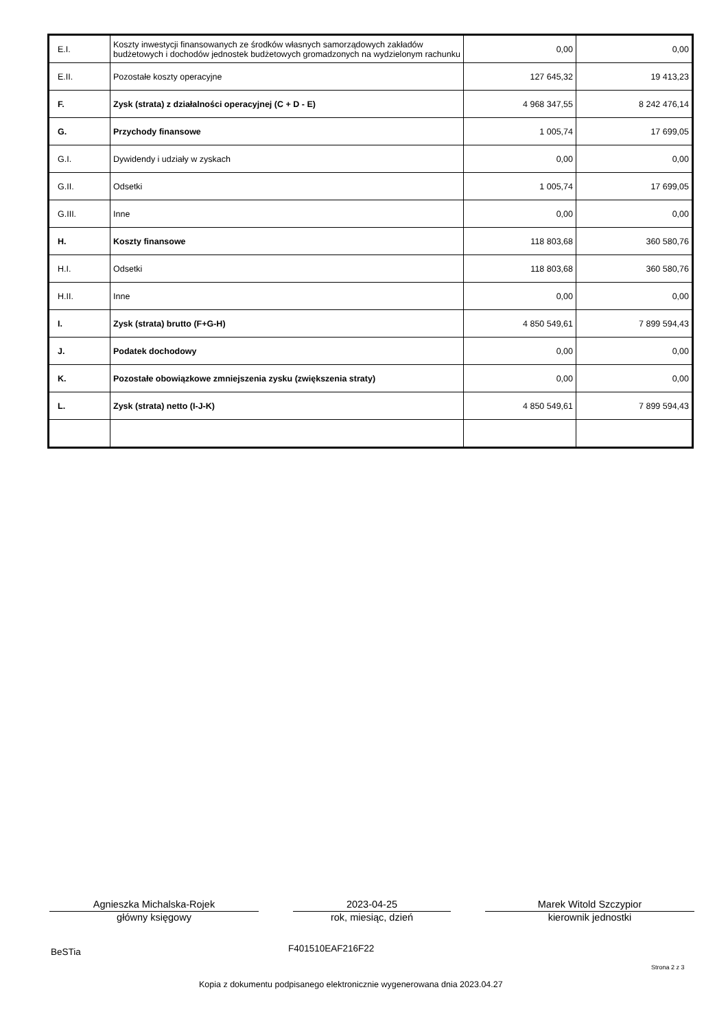| E.I. | Koszty inwestycji finansowanych ze środków własnych samorządowych zakładów budżetowych i dochodów jednostek budżetowych gromadzonych na wydzielonym rachunku | 0,00 | 0,00 |
| E.II. | Pozostałe koszty operacyjne | 127 645,32 | 19 413,23 |
| F. | Zysk (strata) z działalności operacyjnej (C + D - E) | 4 968 347,55 | 8 242 476,14 |
| G. | Przychody finansowe | 1 005,74 | 17 699,05 |
| G.I. | Dywidendy i udziały w zyskach | 0,00 | 0,00 |
| G.II. | Odsetki | 1 005,74 | 17 699,05 |
| G.III. | Inne | 0,00 | 0,00 |
| H. | Koszty finansowe | 118 803,68 | 360 580,76 |
| H.I. | Odsetki | 118 803,68 | 360 580,76 |
| H.II. | Inne | 0,00 | 0,00 |
| I. | Zysk (strata) brutto (F+G-H) | 4 850 549,61 | 7 899 594,43 |
| J. | Podatek dochodowy | 0,00 | 0,00 |
| K. | Pozostałe obowiązkowe zmniejszenia zysku (zwiększenia straty) | 0,00 | 0,00 |
| L. | Zysk (strata) netto (I-J-K) | 4 850 549,61 | 7 899 594,43 |
Agnieszka Michalska-Rojek
główny księgowy
2023-04-25
rok, miesiąc, dzień
Marek Witold Szczypior
kierownik jednostki
BeSTia F401510EAF216F22
Strona 2 z 3
Kopia z dokumentu podpisanego elektronicznie wygenerowana dnia 2023.04.27